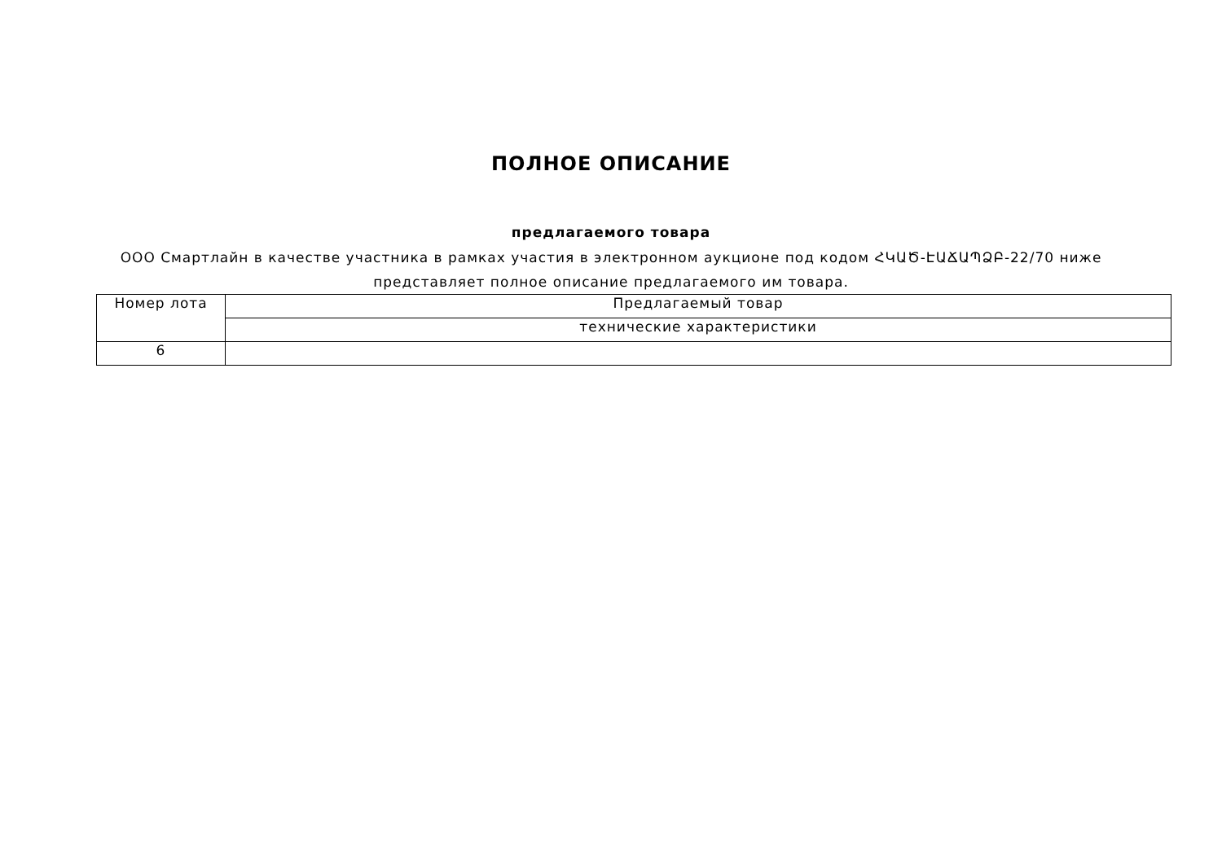ПОЛНОЕ ОПИСАНИЕ
предлагаемого товара
ООО Смартлайн в качестве участника в рамках участия в электронном аукционе под кодом ՀԿԱԾ-ԷԱՃԱՊՁԲ-22/70 ниже представляет полное описание предлагаемого им товара.
| Номер лота | Предлагаемый товар |
| | технические характеристики |
| 6 | |